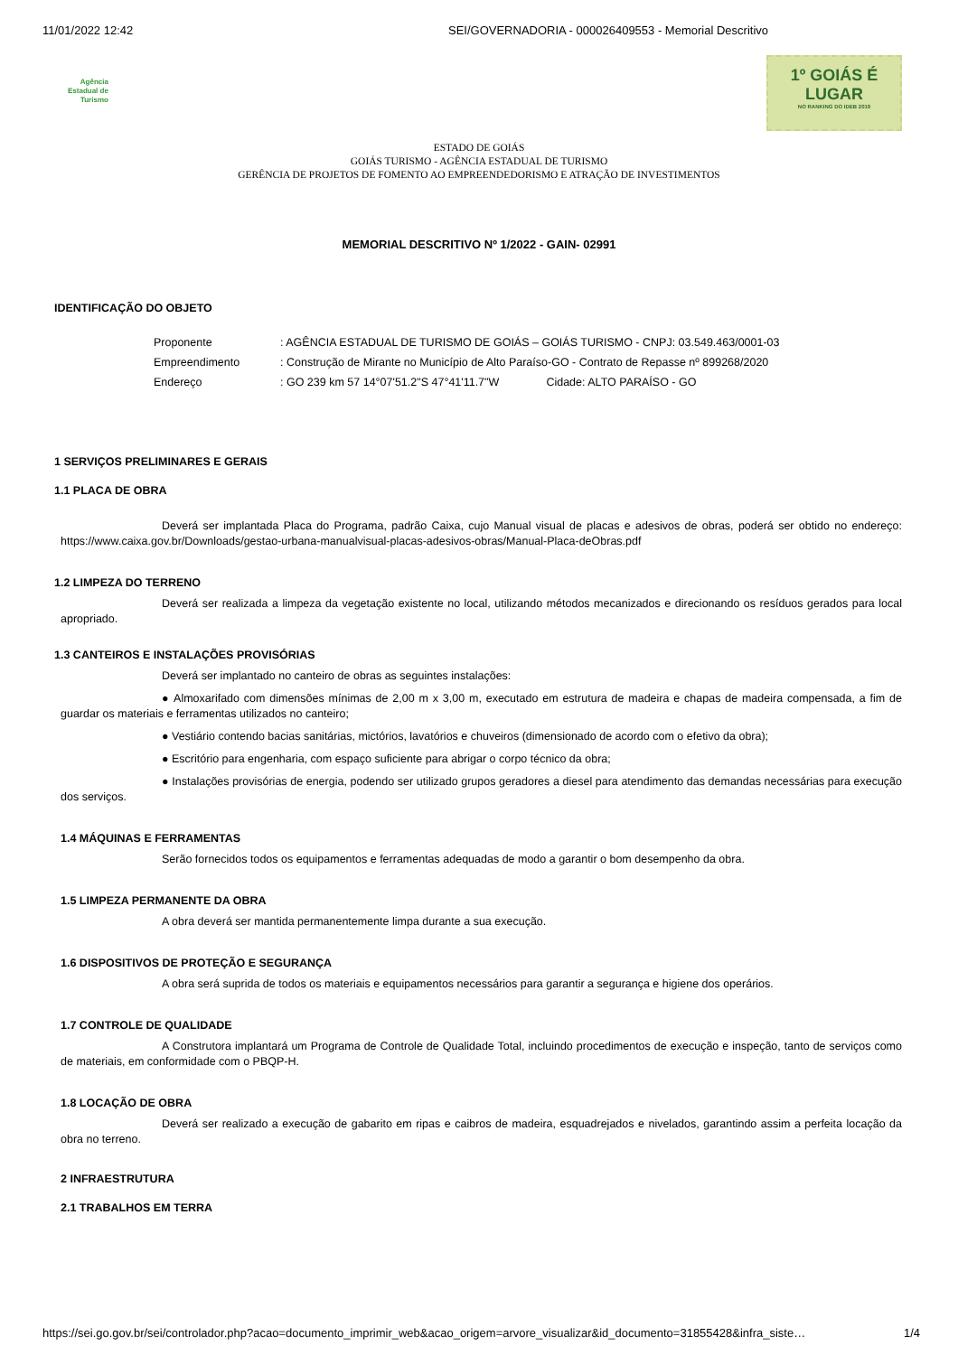11/01/2022 12:42 SEI/GOVERNADORIA - 000026409553 - Memorial Descritivo
Agência
Estadual de
Turismo
1º GOIÁS É
LUGAR
NO RANKING DO IDEB 2019
ESTADO DE GOIÁS
GOIÁS TURISMO - AGÊNCIA ESTADUAL DE TURISMO
GERÊNCIA DE PROJETOS DE FOMENTO AO EMPREENDEDORISMO E ATRAÇÃO DE INVESTIMENTOS
MEMORIAL DESCRITIVO Nº 1/2022 - GAIN- 02991
IDENTIFICAÇÃO DO OBJETO
| Proponente | : AGÊNCIA ESTADUAL DE TURISMO DE GOIÁS – GOIÁS TURISMO - CNPJ: 03.549.463/0001-03 |
| Empreendimento | : Construção de Mirante no Município de Alto Paraíso-GO - Contrato de Repasse nº 899268/2020 |
| Endereço | : GO 239 km 57 14°07'51.2"S 47°41'11.7"W Cidade: ALTO PARAÍSO - GO |
1 SERVIÇOS PRELIMINARES E GERAIS
1.1 PLACA DE OBRA
Deverá ser implantada Placa do Programa, padrão Caixa, cujo Manual visual de placas e adesivos de obras, poderá ser obtido no endereço: https://www.caixa.gov.br/Downloads/gestao-urbana-manualvisual-placas-adesivos-obras/Manual-Placa-deObras.pdf
1.2 LIMPEZA DO TERRENO
Deverá ser realizada a limpeza da vegetação existente no local, utilizando métodos mecanizados e direcionando os resíduos gerados para local apropriado.
1.3 CANTEIROS E INSTALAÇÕES PROVISÓRIAS
Deverá ser implantado no canteiro de obras as seguintes instalações:
● Almoxarifado com dimensões mínimas de 2,00 m x 3,00 m, executado em estrutura de madeira e chapas de madeira compensada, a fim de guardar os materiais e ferramentas utilizados no canteiro;
● Vestiário contendo bacias sanitárias, mictórios, lavatórios e chuveiros (dimensionado de acordo com o efetivo da obra);
● Escritório para engenharia, com espaço suficiente para abrigar o corpo técnico da obra;
● Instalações provisórias de energia, podendo ser utilizado grupos geradores a diesel para atendimento das demandas necessárias para execução dos serviços.
1.4 MÁQUINAS E FERRAMENTAS
Serão fornecidos todos os equipamentos e ferramentas adequadas de modo a garantir o bom desempenho da obra.
1.5 LIMPEZA PERMANENTE DA OBRA
A obra deverá ser mantida permanentemente limpa durante a sua execução.
1.6 DISPOSITIVOS DE PROTEÇÃO E SEGURANÇA
A obra será suprida de todos os materiais e equipamentos necessários para garantir a segurança e higiene dos operários.
1.7 CONTROLE DE QUALIDADE
A Construtora implantará um Programa de Controle de Qualidade Total, incluindo procedimentos de execução e inspeção, tanto de serviços como de materiais, em conformidade com o PBQP-H.
1.8 LOCAÇÃO DE OBRA
Deverá ser realizado a execução de gabarito em ripas e caibros de madeira, esquadrejados e nivelados, garantindo assim a perfeita locação da obra no terreno.
2 INFRAESTRUTURA
2.1 TRABALHOS EM TERRA
https://sei.go.gov.br/sei/controlador.php?acao=documento_imprimir_web&acao_origem=arvore_visualizar&id_documento=31855428&infra_siste… 1/4